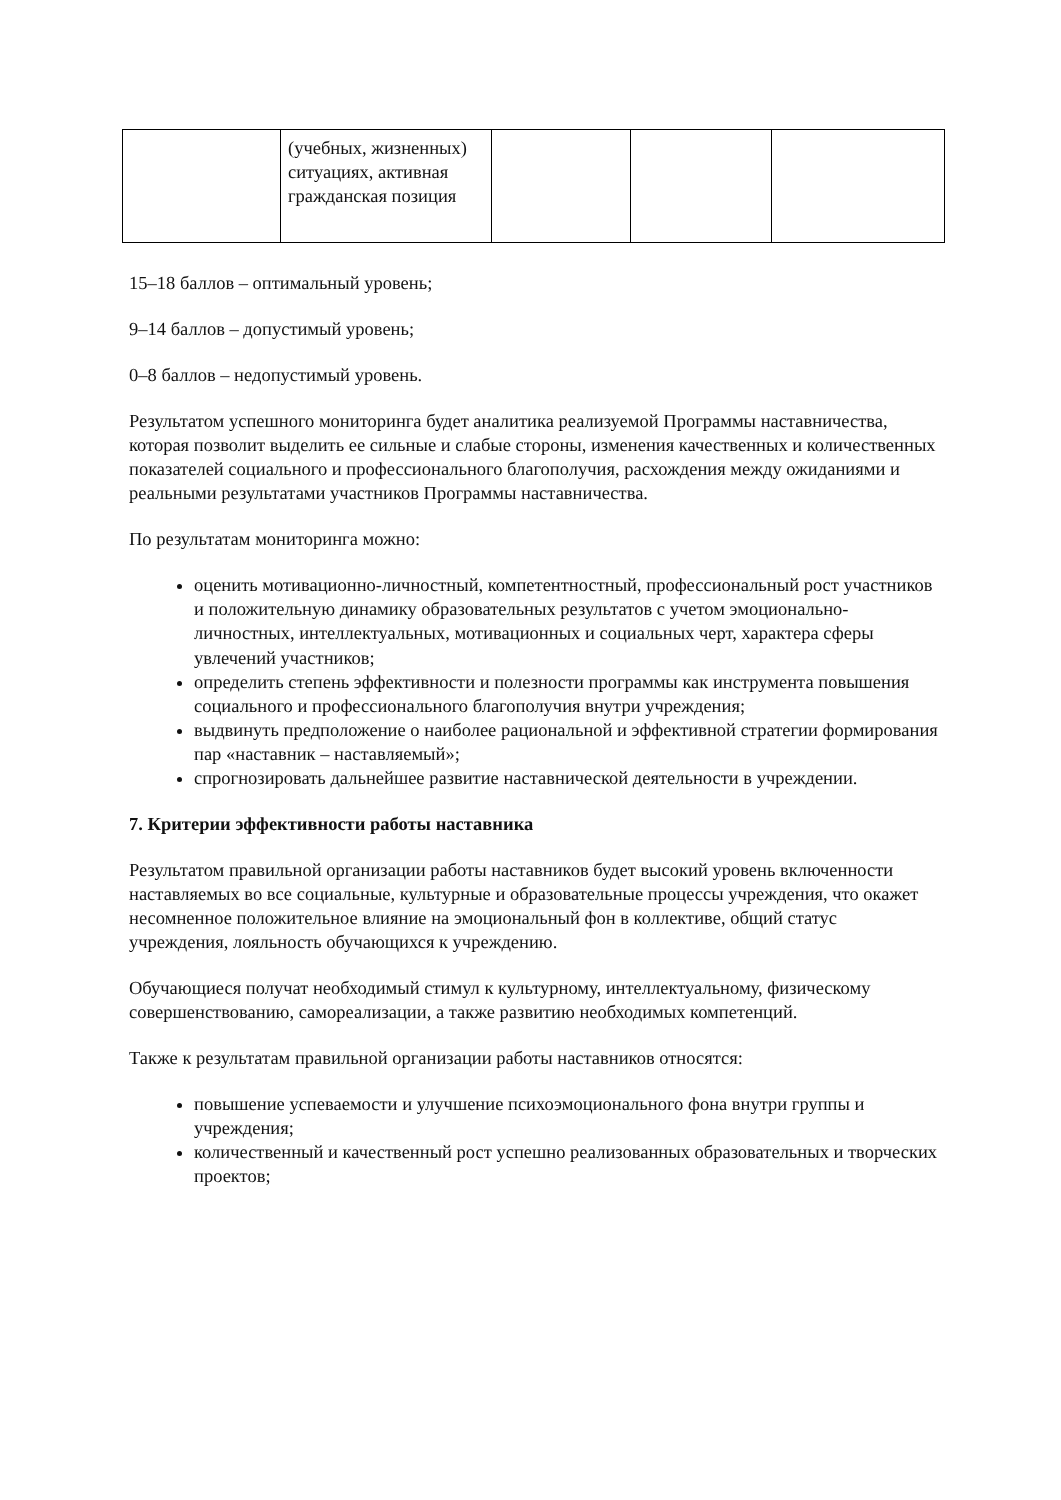| | (учебных, жизненных) ситуациях, активная гражданская позиция | | | |
15–18 баллов – оптимальный уровень;
9–14 баллов – допустимый уровень;
0–8 баллов – недопустимый уровень.
Результатом успешного мониторинга будет аналитика реализуемой Программы наставничества, которая позволит выделить ее сильные и слабые стороны, изменения качественных и количественных показателей социального и профессионального благополучия, расхождения между ожиданиями и реальными результатами участников Программы наставничества.
По результатам мониторинга можно:
оценить мотивационно-личностный, компетентностный, профессиональный рост участников и положительную динамику образовательных результатов с учетом эмоционально-личностных, интеллектуальных, мотивационных и социальных черт, характера сферы увлечений участников;
определить степень эффективности и полезности программы как инструмента повышения социального и профессионального благополучия внутри учреждения;
выдвинуть предположение о наиболее рациональной и эффективной стратегии формирования пар «наставник – наставляемый»;
спрогнозировать дальнейшее развитие наставнической деятельности в учреждении.
7. Критерии эффективности работы наставника
Результатом правильной организации работы наставников будет высокий уровень включенности наставляемых во все социальные, культурные и образовательные процессы учреждения, что окажет несомненное положительное влияние на эмоциональный фон в коллективе, общий статус учреждения, лояльность обучающихся к учреждению.
Обучающиеся получат необходимый стимул к культурному, интеллектуальному, физическому совершенствованию, самореализации, а также развитию необходимых компетенций.
Также к результатам правильной организации работы наставников относятся:
повышение успеваемости и улучшение психоэмоционального фона внутри группы и учреждения;
количественный и качественный рост успешно реализованных образовательных и творческих проектов;